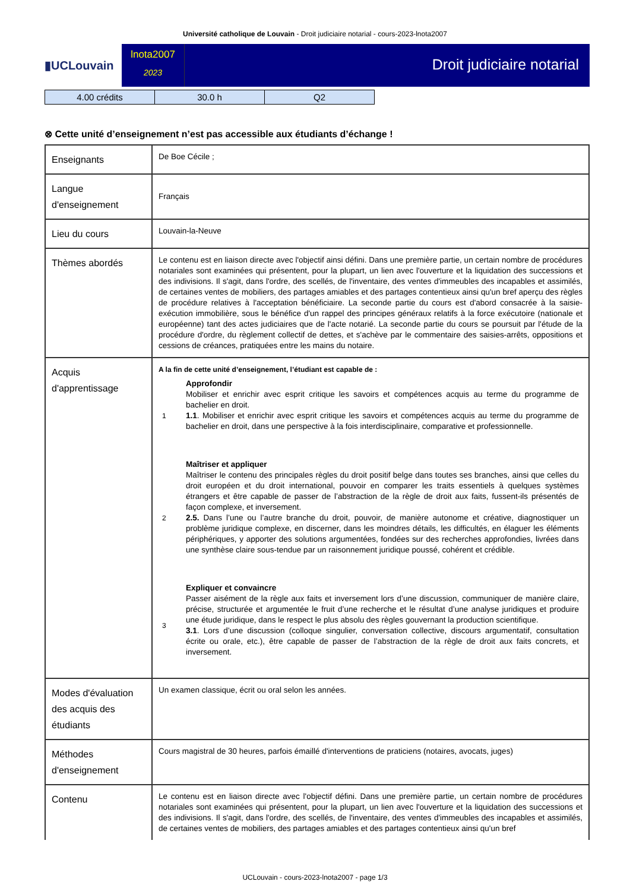Université catholique de Louvain - Droit judiciaire notarial - cours-2023-lnota2007
▮UCLouvain
lnota2007
2023
Droit judiciaire notarial
| 4.00 crédits | 30.0 h | Q2 |
⊗ Cette unité d’enseignement n’est pas accessible aux étudiants d’échange !
| Enseignants | De Boe Cécile ; |
| Langue d'enseignement | Français |
| Lieu du cours | Louvain-la-Neuve |
| Thèmes abordés | Le contenu est en liaison directe avec l'objectif ainsi défini. Dans une première partie, un certain nombre de procédures notariales sont examinées qui présentent, pour la plupart, un lien avec l'ouverture et la liquidation des successions et des indivisions. Il s'agit, dans l'ordre, des scellés, de l'inventaire, des ventes d'immeubles des incapables et assimilés, de certaines ventes de mobiliers, des partages amiables et des partages contentieux ainsi qu'un bref aperçu des règles de procédure relatives à l'acceptation bénéficiaire. La seconde partie du cours est d'abord consacrée à la saisie-exécution immobilière, sous le bénéfice d'un rappel des principes généraux relatifs à la force exécutoire (nationale et européenne) tant des actes judiciaires que de l'acte notarié. La seconde partie du cours se poursuit par l'étude de la procédure d'ordre, du règlement collectif de dettes, et s'achève par le commentaire des saisies-arrêts, oppositions et cessions de créances, pratiquées entre les mains du notaire. |
| Acquis d'apprentissage | A la fin de cette unité d’enseignement, l’étudiant est capable de : / 1 / Approfondir Mobiliser et enrichir avec esprit critique les savoirs et compétences acquis au terme du programme de bachelier en droit. 1.1 . Mobiliser et enrichir avec esprit critique les savoirs et compétences acquis au terme du programme de bachelier en droit, dans une perspective à la fois interdisciplinaire, comparative et professionnelle. / / 2 / Maîtriser et appliquer Maîtriser le contenu des principales règles du droit positif belge dans toutes ses branches, ainsi que celles du droit européen et du droit international, pouvoir en comparer les traits essentiels à quelques systèmes étrangers et être capable de passer de l’abstraction de la règle de droit aux faits, fussent-ils présentés de façon complexe, et inversement. 2.5. Dans l’une ou l’autre branche du droit, pouvoir, de manière autonome et créative, diagnostiquer un problème juridique complexe, en discerner, dans les moindres détails, les difficultés, en élaguer les éléments périphériques, y apporter des solutions argumentées, fondées sur des recherches approfondies, livrées dans une synthèse claire sous-tendue par un raisonnement juridique poussé, cohérent et crédible. / / 3 / Expliquer et convaincre Passer aisément de la règle aux faits et inversement lors d’une discussion, communiquer de manière claire, précise, structurée et argumentée le fruit d’une recherche et le résultat d’une analyse juridiques et produire une étude juridique, dans le respect le plus absolu des règles gouvernant la production scientifique. 3.1 . Lors d’une discussion (colloque singulier, conversation collective, discours argumentatif, consultation écrite ou orale, etc.), être capable de passer de l’abstraction de la règle de droit aux faits concrets, et inversement. / |
| Modes d'évaluation des acquis des étudiants | Un examen classique, écrit ou oral selon les années. |
| Méthodes d'enseignement | Cours magistral de 30 heures, parfois émaillé d'interventions de praticiens (notaires, avocats, juges) |
| Contenu | Le contenu est en liaison directe avec l'objectif défini. Dans une première partie, un certain nombre de procédures notariales sont examinées qui présentent, pour la plupart, un lien avec l'ouverture et la liquidation des successions et des indivisions. Il s'agit, dans l'ordre, des scellés, de l'inventaire, des ventes d'immeubles des incapables et assimilés, de certaines ventes de mobiliers, des partages amiables et des partages contentieux ainsi qu'un bref |
UCLouvain - cours-2023-lnota2007 - page 1/3